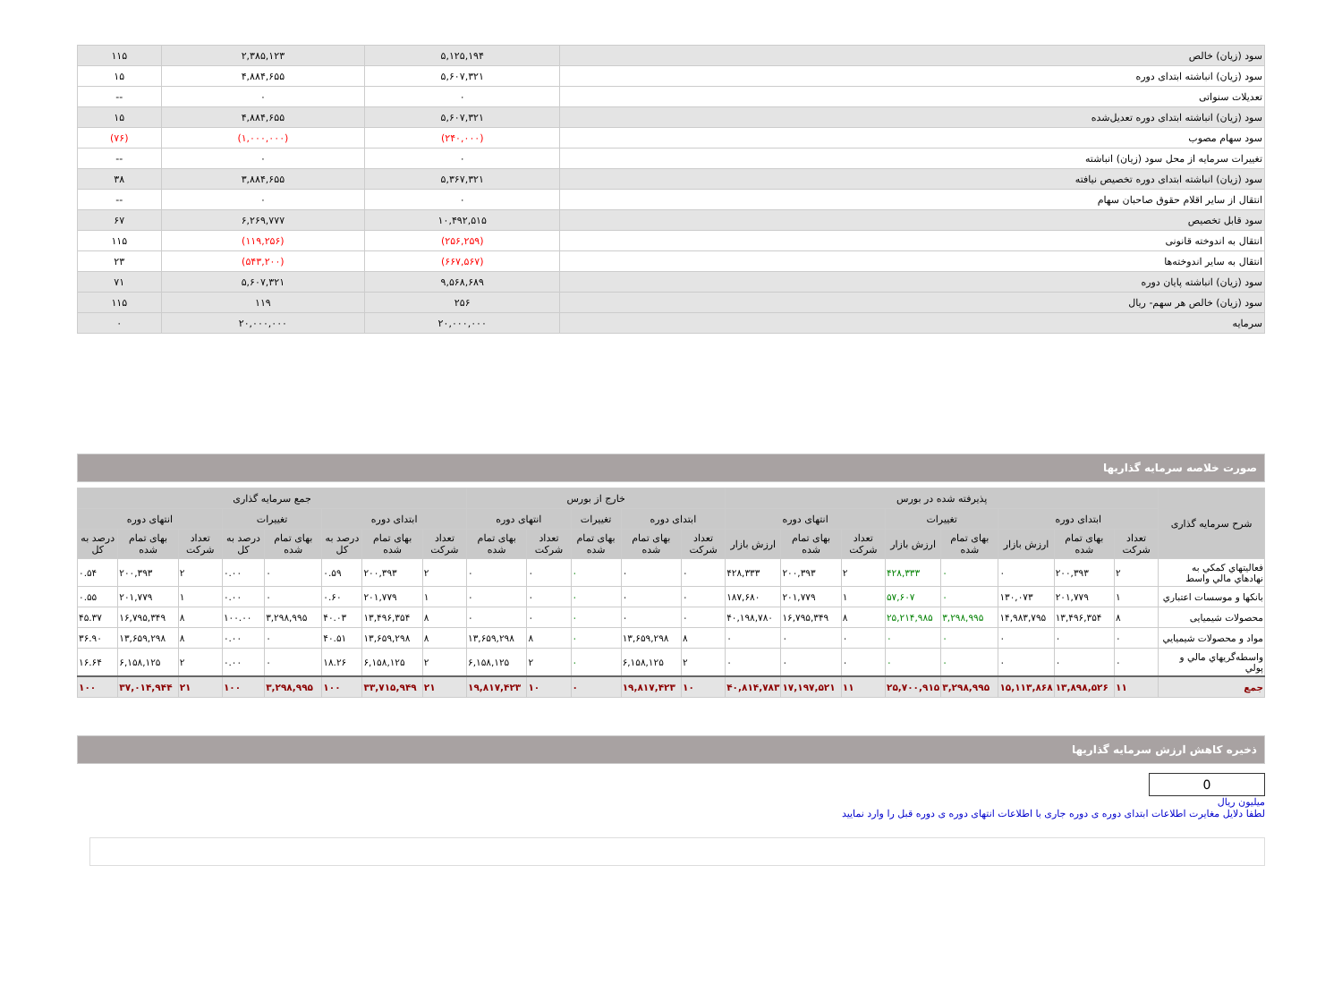| سود (زیان) خالص | ۵,۱۲۵,۱۹۴ | ۲,۳۸۵,۱۲۳ | ۱۱۵ |
| سود (زیان) انباشته ابتدای دوره | ۵,۶۰۷,۳۲۱ | ۴,۸۸۴,۶۵۵ | ۱۵ |
| تعدیلات سنواتی | ۰ | ۰ | -- |
| سود (زیان) انباشته ابتدای دوره تعدیل‌شده | ۵,۶۰۷,۳۲۱ | ۴,۸۸۴,۶۵۵ | ۱۵ |
| سود سهام مصوب | (۲۴۰,۰۰۰) | (۱,۰۰۰,۰۰۰) | (۷۶) |
| تغییرات سرمایه از محل سود (زیان) انباشته | ۰ | ۰ | -- |
| سود (زیان) انباشته ابتدای دوره تخصیص نیافته | ۵,۳۶۷,۳۲۱ | ۳,۸۸۴,۶۵۵ | ۳۸ |
| انتقال از سایر اقلام حقوق صاحبان سهام | ۰ | ۰ | -- |
| سود قابل تخصیص | ۱۰,۴۹۲,۵۱۵ | ۶,۲۶۹,۷۷۷ | ۶۷ |
| انتقال به اندوخته قانونی | (۲۵۶,۲۵۹) | (۱۱۹,۲۵۶) | ۱۱۵ |
| انتقال به سایر اندوخته‌ها | (۶۶۷,۵۶۷) | (۵۴۳,۲۰۰) | ۲۳ |
| سود (زیان) انباشته پایان دوره | ۹,۵۶۸,۶۸۹ | ۵,۶۰۷,۳۲۱ | ۷۱ |
| سود (زیان) خالص هر سهم- ریال | ۲۵۶ | ۱۱۹ | ۱۱۵ |
| سرمایه | ۲۰,۰۰۰,۰۰۰ | ۲۰,۰۰۰,۰۰۰ | ۰ |
صورت خلاصه سرمایه گذاریها
| شرح سرمایه گذاری | پذیرفته شده در بورس | | | | | | | | خارج از بورس | | | | | جمع سرمایه گذاری | | | | | | | |
| --- | --- | --- | --- | --- | --- | --- | --- | --- | --- | --- | --- | --- | --- | --- | --- | --- | --- | --- | --- | --- | --- |
| | ابتدای دوره | | | تغییرات | | انتهای دوره | | | ابتدای دوره | | تغییرات | انتهای دوره | | ابتدای دوره | | | تغییرات | | انتهای دوره | | |
| | تعداد شرکت | بهای تمام شده | ارزش بازار | بهای تمام شده | ارزش بازار | تعداد شرکت | بهای تمام شده | ارزش بازار | تعداد شرکت | بهای تمام شده | بهای تمام شده | تعداد شرکت | بهای تمام شده | تعداد شرکت | بهای تمام شده | درصد به کل | بهای تمام شده | درصد به کل | تعداد شرکت | بهای تمام شده | درصد به کل |
| فعالیتهاي کمکي به نهادهاي مالي واسط | ۲ | ۲۰۰,۳۹۳ | ۰ | ۰ | ۴۲۸,۳۳۳ | ۲ | ۲۰۰,۳۹۳ | ۴۲۸,۳۳۳ | ۰ | ۰ | ۰ | ۰ | ۰ | ۲ | ۲۰۰,۳۹۳ | ۰.۵۹ | ۰ | ۰.۰۰ | ۲ | ۲۰۰,۳۹۳ | ۰.۵۴ |
| بانکها و موسسات اعتباري | ۱ | ۲۰۱,۷۷۹ | ۱۳۰,۰۷۳ | ۰ | ۵۷,۶۰۷ | ۱ | ۲۰۱,۷۷۹ | ۱۸۷,۶۸۰ | ۰ | ۰ | ۰ | ۰ | ۰ | ۱ | ۲۰۱,۷۷۹ | ۰.۶۰ | ۰ | ۰.۰۰ | ۱ | ۲۰۱,۷۷۹ | ۰.۵۵ |
| محصولات شیمیایی | ۸ | ۱۳,۴۹۶,۳۵۴ | ۱۴,۹۸۳,۷۹۵ | ۳,۲۹۸,۹۹۵ | ۲۵,۲۱۴,۹۸۵ | ۸ | ۱۶,۷۹۵,۳۴۹ | ۴۰,۱۹۸,۷۸۰ | ۰ | ۰ | ۰ | ۰ | ۰ | ۸ | ۱۳,۴۹۶,۳۵۴ | ۴۰.۰۳ | ۳,۲۹۸,۹۹۵ | ۱۰۰.۰۰ | ۸ | ۱۶,۷۹۵,۳۴۹ | ۴۵.۳۷ |
| مواد و محصولات شیمیایي | ۰ | ۰ | ۰ | ۰ | ۰ | ۰ | ۰ | ۰ | ۸ | ۱۳,۶۵۹,۲۹۸ | ۰ | ۸ | ۱۳,۶۵۹,۲۹۸ | ۸ | ۱۳,۶۵۹,۲۹۸ | ۴۰.۵۱ | ۰ | ۰.۰۰ | ۸ | ۱۳,۶۵۹,۲۹۸ | ۳۶.۹۰ |
| واسطه‌گریهاي مالي و پولي | ۰ | ۰ | ۰ | ۰ | ۰ | ۰ | ۰ | ۰ | ۲ | ۶,۱۵۸,۱۲۵ | ۰ | ۲ | ۶,۱۵۸,۱۲۵ | ۲ | ۶,۱۵۸,۱۲۵ | ۱۸.۲۶ | ۰ | ۰.۰۰ | ۲ | ۶,۱۵۸,۱۲۵ | ۱۶.۶۴ |
| جمع | ۱۱ | ۱۳,۸۹۸,۵۲۶ | ۱۵,۱۱۳,۸۶۸ | ۳,۲۹۸,۹۹۵ | ۲۵,۷۰۰,۹۱۵ | ۱۱ | ۱۷,۱۹۷,۵۲۱ | ۴۰,۸۱۴,۷۸۳ | ۱۰ | ۱۹,۸۱۷,۴۲۳ | ۰ | ۱۰ | ۱۹,۸۱۷,۴۲۳ | ۲۱ | ۳۳,۷۱۵,۹۴۹ | ۱۰۰ | ۳,۲۹۸,۹۹۵ | ۱۰۰ | ۲۱ | ۳۷,۰۱۴,۹۴۴ | ۱۰۰ |
ذخیره کاهش ارزش سرمایه گذاریها
0
میلیون ریال
لطفا دلایل مغایرت اطلاعات ابتدای دوره ی دوره جاری با اطلاعات انتهای دوره ی دوره قبل را وارد نمایید